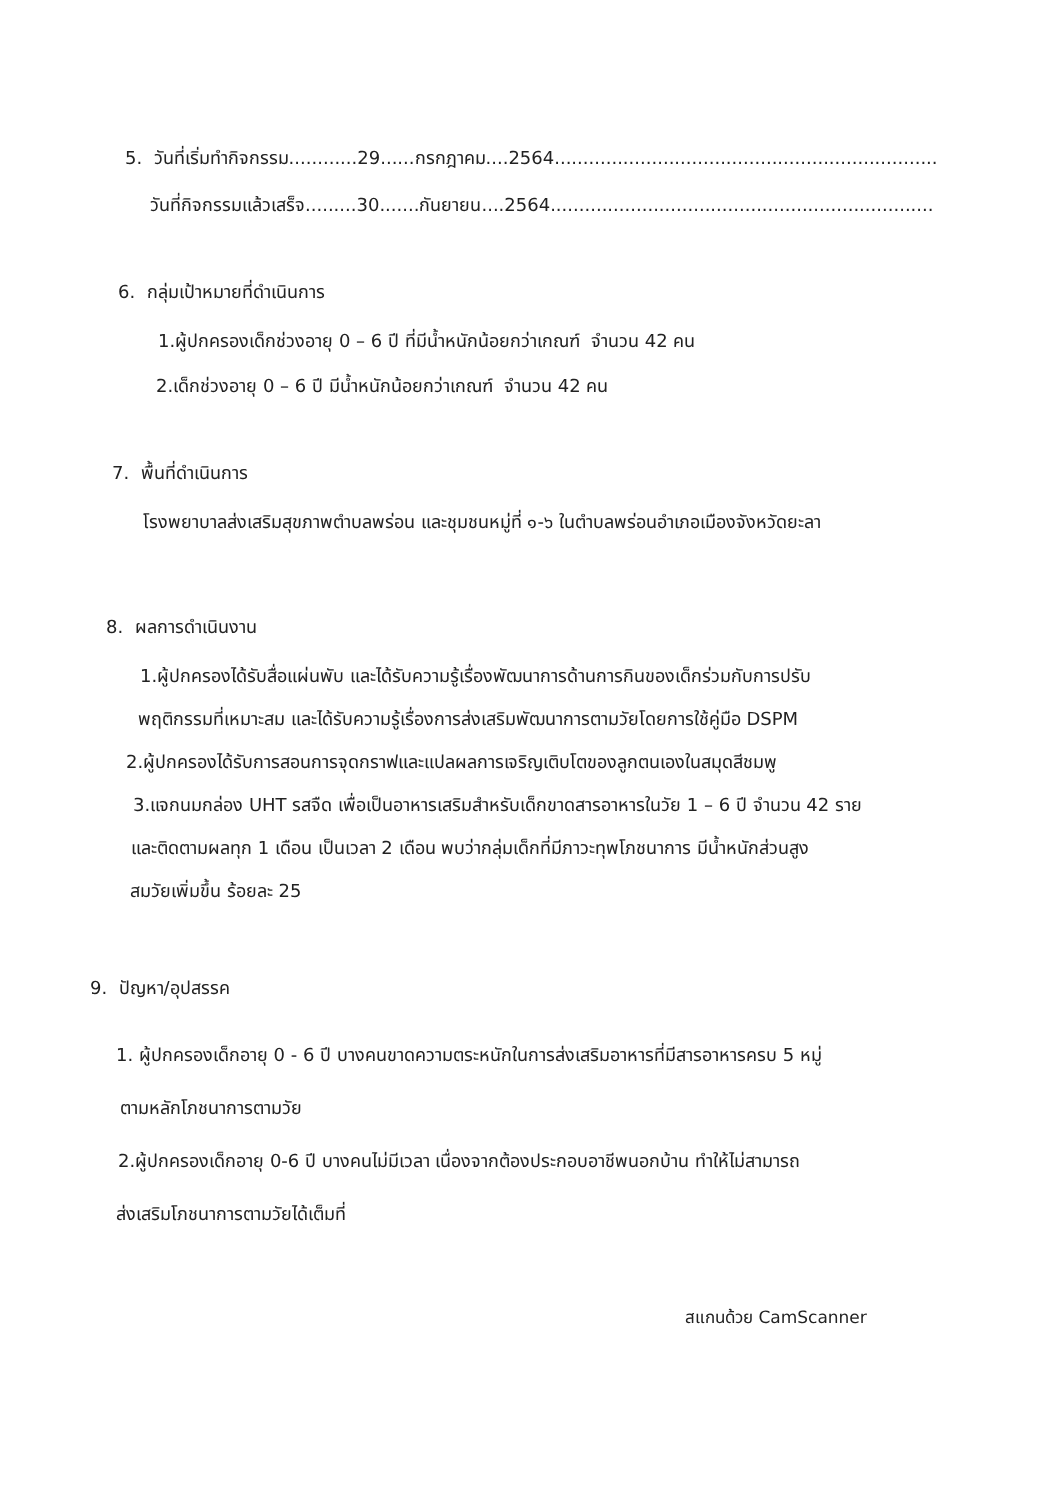5. วันที่เริ่มทำกิจกรรม............29......กรกฎาคม....2564...................................................................
วันที่กิจกรรมแล้วเสร็จ.........30.......กันยายน....2564...................................................................
6. กลุ่มเป้าหมายที่ดำเนินการ
1.ผู้ปกครองเด็กช่วงอายุ 0 – 6 ปี ที่มีน้ำหนักน้อยกว่าเกณฑ์ จำนวน 42 คน
2.เด็กช่วงอายุ 0 – 6 ปี มีน้ำหนักน้อยกว่าเกณฑ์ จำนวน 42 คน
7. พื้นที่ดำเนินการ
โรงพยาบาลส่งเสริมสุขภาพตำบลพร่อน และชุมชนหมู่ที่ ๑-๖ ในตำบลพร่อนอำเภอเมืองจังหวัดยะลา
8. ผลการดำเนินงาน
1.ผู้ปกครองได้รับสื่อแผ่นพับ และได้รับความรู้เรื่องพัฒนาการด้านการกินของเด็กร่วมกับการปรับ
พฤติกรรมที่เหมาะสม และได้รับความรู้เรื่องการส่งเสริมพัฒนาการตามวัยโดยการใช้คู่มือ DSPM
2.ผู้ปกครองได้รับการสอนการจุดกราฟและแปลผลการเจริญเติบโตของลูกตนเองในสมุดสีชมพู
3.แจกนมกล่อง UHT รสจืด เพื่อเป็นอาหารเสริมสำหรับเด็กขาดสารอาหารในวัย 1 – 6 ปี จำนวน 42 ราย
และติดตามผลทุก 1 เดือน เป็นเวลา 2 เดือน พบว่ากลุ่มเด็กที่มีภาวะทุพโภชนาการ มีน้ำหนักส่วนสูง
สมวัยเพิ่มขึ้น ร้อยละ 25
9. ปัญหา/อุปสรรค
1. ผู้ปกครองเด็กอายุ 0 - 6 ปี บางคนขาดความตระหนักในการส่งเสริมอาหารที่มีสารอาหารครบ 5 หมู่
ตามหลักโภชนาการตามวัย
2.ผู้ปกครองเด็กอายุ 0-6 ปี บางคนไม่มีเวลา เนื่องจากต้องประกอบอาชีพนอกบ้าน ทำให้ไม่สามารถ
ส่งเสริมโภชนาการตามวัยได้เต็มที่
สแกนด้วย CamScanner